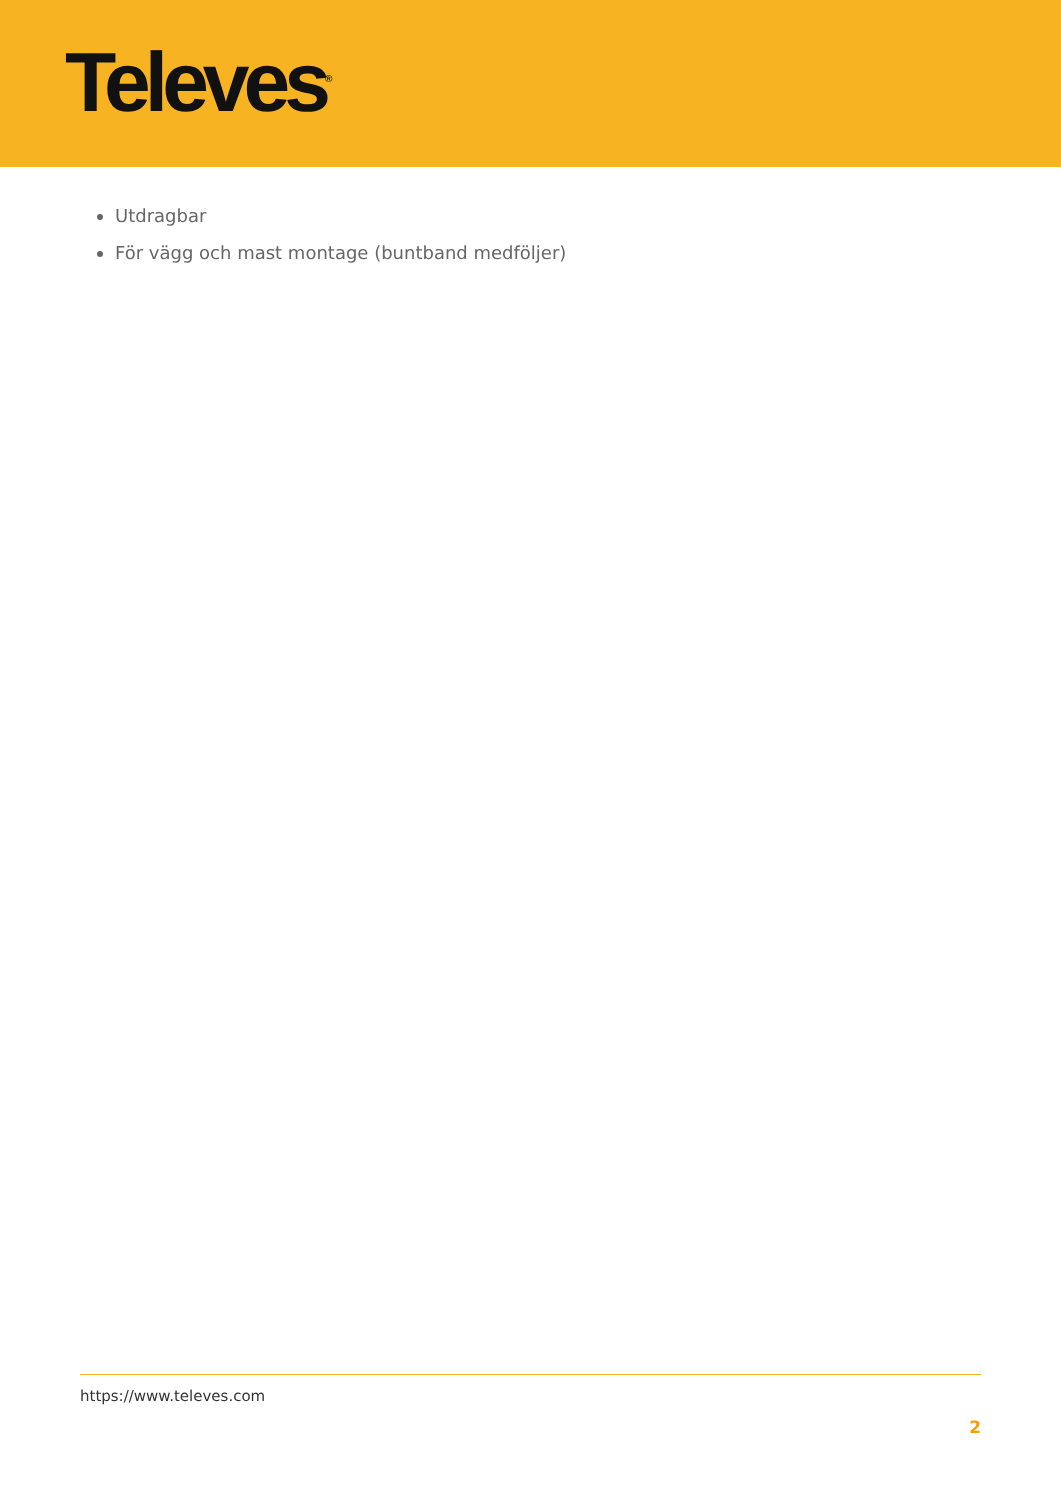Televes<sup>®</sup>
Utdragbar
För vägg och mast montage (buntband medföljer)
https://www.televes.com
2